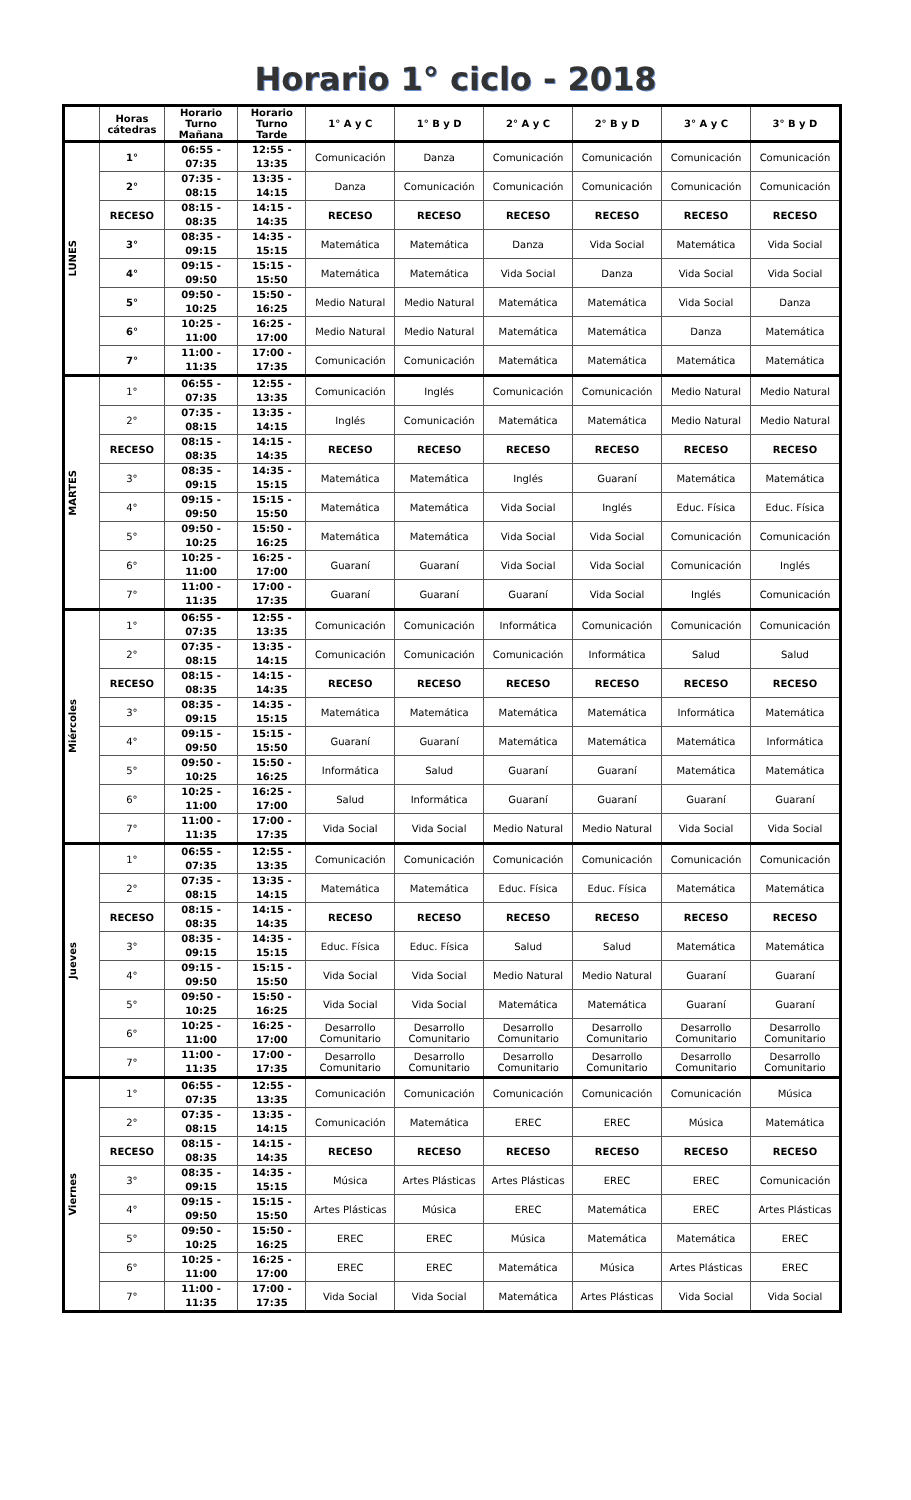Horario 1° ciclo - 2018
| | Horas cátedras | Horario Turno Mañana | Horario Turno Tarde | 1° A y C | 1° B y D | 2° A y C | 2° B y D | 3° A y C | 3° B y D |
| --- | --- | --- | --- | --- | --- | --- | --- | --- | --- |
| LUNES | 1° | 06:55 - 07:35 | 12:55 - 13:35 | Comunicación | Danza | Comunicación | Comunicación | Comunicación | Comunicación |
| | 2° | 07:35 - 08:15 | 13:35 - 14:15 | Danza | Comunicación | Comunicación | Comunicación | Comunicación | Comunicación |
| | RECESO | 08:15 - 08:35 | 14:15 - 14:35 | RECESO | RECESO | RECESO | RECESO | RECESO | RECESO |
| | 3° | 08:35 - 09:15 | 14:35 - 15:15 | Matemática | Matemática | Danza | Vida Social | Matemática | Vida Social |
| | 4° | 09:15 - 09:50 | 15:15 - 15:50 | Matemática | Matemática | Vida Social | Danza | Vida Social | Vida Social |
| | 5° | 09:50 - 10:25 | 15:50 - 16:25 | Medio Natural | Medio Natural | Matemática | Matemática | Vida Social | Danza |
| | 6° | 10:25 - 11:00 | 16:25 - 17:00 | Medio Natural | Medio Natural | Matemática | Matemática | Danza | Matemática |
| | 7° | 11:00 - 11:35 | 17:00 - 17:35 | Comunicación | Comunicación | Matemática | Matemática | Matemática | Matemática |
| MARTES | 1° | 06:55 - 07:35 | 12:55 - 13:35 | Comunicación | Inglés | Comunicación | Comunicación | Medio Natural | Medio Natural |
| | 2° | 07:35 - 08:15 | 13:35 - 14:15 | Inglés | Comunicación | Matemática | Matemática | Medio Natural | Medio Natural |
| | RECESO | 08:15 - 08:35 | 14:15 - 14:35 | RECESO | RECESO | RECESO | RECESO | RECESO | RECESO |
| | 3° | 08:35 - 09:15 | 14:35 - 15:15 | Matemática | Matemática | Inglés | Guaraní | Matemática | Matemática |
| | 4° | 09:15 - 09:50 | 15:15 - 15:50 | Matemática | Matemática | Vida Social | Inglés | Educ. Física | Educ. Física |
| | 5° | 09:50 - 10:25 | 15:50 - 16:25 | Matemática | Matemática | Vida Social | Vida Social | Comunicación | Comunicación |
| | 6° | 10:25 - 11:00 | 16:25 - 17:00 | Guaraní | Guaraní | Vida Social | Vida Social | Comunicación | Inglés |
| | 7° | 11:00 - 11:35 | 17:00 - 17:35 | Guaraní | Guaraní | Guaraní | Vida Social | Inglés | Comunicación |
| Miércoles | 1° | 06:55 - 07:35 | 12:55 - 13:35 | Comunicación | Comunicación | Informática | Comunicación | Comunicación | Comunicación |
| | 2° | 07:35 - 08:15 | 13:35 - 14:15 | Comunicación | Comunicación | Comunicación | Informática | Salud | Salud |
| | RECESO | 08:15 - 08:35 | 14:15 - 14:35 | RECESO | RECESO | RECESO | RECESO | RECESO | RECESO |
| | 3° | 08:35 - 09:15 | 14:35 - 15:15 | Matemática | Matemática | Matemática | Matemática | Informática | Matemática |
| | 4° | 09:15 - 09:50 | 15:15 - 15:50 | Guaraní | Guaraní | Matemática | Matemática | Matemática | Informática |
| | 5° | 09:50 - 10:25 | 15:50 - 16:25 | Informática | Salud | Guaraní | Guaraní | Matemática | Matemática |
| | 6° | 10:25 - 11:00 | 16:25 - 17:00 | Salud | Informática | Guaraní | Guaraní | Guaraní | Guaraní |
| | 7° | 11:00 - 11:35 | 17:00 - 17:35 | Vida Social | Vida Social | Medio Natural | Medio Natural | Vida Social | Vida Social |
| Jueves | 1° | 06:55 - 07:35 | 12:55 - 13:35 | Comunicación | Comunicación | Comunicación | Comunicación | Comunicación | Comunicación |
| | 2° | 07:35 - 08:15 | 13:35 - 14:15 | Matemática | Matemática | Educ. Física | Educ. Física | Matemática | Matemática |
| | RECESO | 08:15 - 08:35 | 14:15 - 14:35 | RECESO | RECESO | RECESO | RECESO | RECESO | RECESO |
| | 3° | 08:35 - 09:15 | 14:35 - 15:15 | Educ. Física | Educ. Física | Salud | Salud | Matemática | Matemática |
| | 4° | 09:15 - 09:50 | 15:15 - 15:50 | Vida Social | Vida Social | Medio Natural | Medio Natural | Guaraní | Guaraní |
| | 5° | 09:50 - 10:25 | 15:50 - 16:25 | Vida Social | Vida Social | Matemática | Matemática | Guaraní | Guaraní |
| | 6° | 10:25 - 11:00 | 16:25 - 17:00 | Desarrollo Comunitario | Desarrollo Comunitario | Desarrollo Comunitario | Desarrollo Comunitario | Desarrollo Comunitario | Desarrollo Comunitario |
| | 7° | 11:00 - 11:35 | 17:00 - 17:35 | Desarrollo Comunitario | Desarrollo Comunitario | Desarrollo Comunitario | Desarrollo Comunitario | Desarrollo Comunitario | Desarrollo Comunitario |
| Viernes | 1° | 06:55 - 07:35 | 12:55 - 13:35 | Comunicación | Comunicación | Comunicación | Comunicación | Comunicación | Música |
| | 2° | 07:35 - 08:15 | 13:35 - 14:15 | Comunicación | Matemática | EREC | EREC | Música | Matemática |
| | RECESO | 08:15 - 08:35 | 14:15 - 14:35 | RECESO | RECESO | RECESO | RECESO | RECESO | RECESO |
| | 3° | 08:35 - 09:15 | 14:35 - 15:15 | Música | Artes Plásticas | Artes Plásticas | EREC | EREC | Comunicación |
| | 4° | 09:15 - 09:50 | 15:15 - 15:50 | Artes Plásticas | Música | EREC | Matemática | EREC | Artes Plásticas |
| | 5° | 09:50 - 10:25 | 15:50 - 16:25 | EREC | EREC | Música | Matemática | Matemática | EREC |
| | 6° | 10:25 - 11:00 | 16:25 - 17:00 | EREC | EREC | Matemática | Música | Artes Plásticas | EREC |
| | 7° | 11:00 - 11:35 | 17:00 - 17:35 | Vida Social | Vida Social | Matemática | Artes Plásticas | Vida Social | Vida Social |